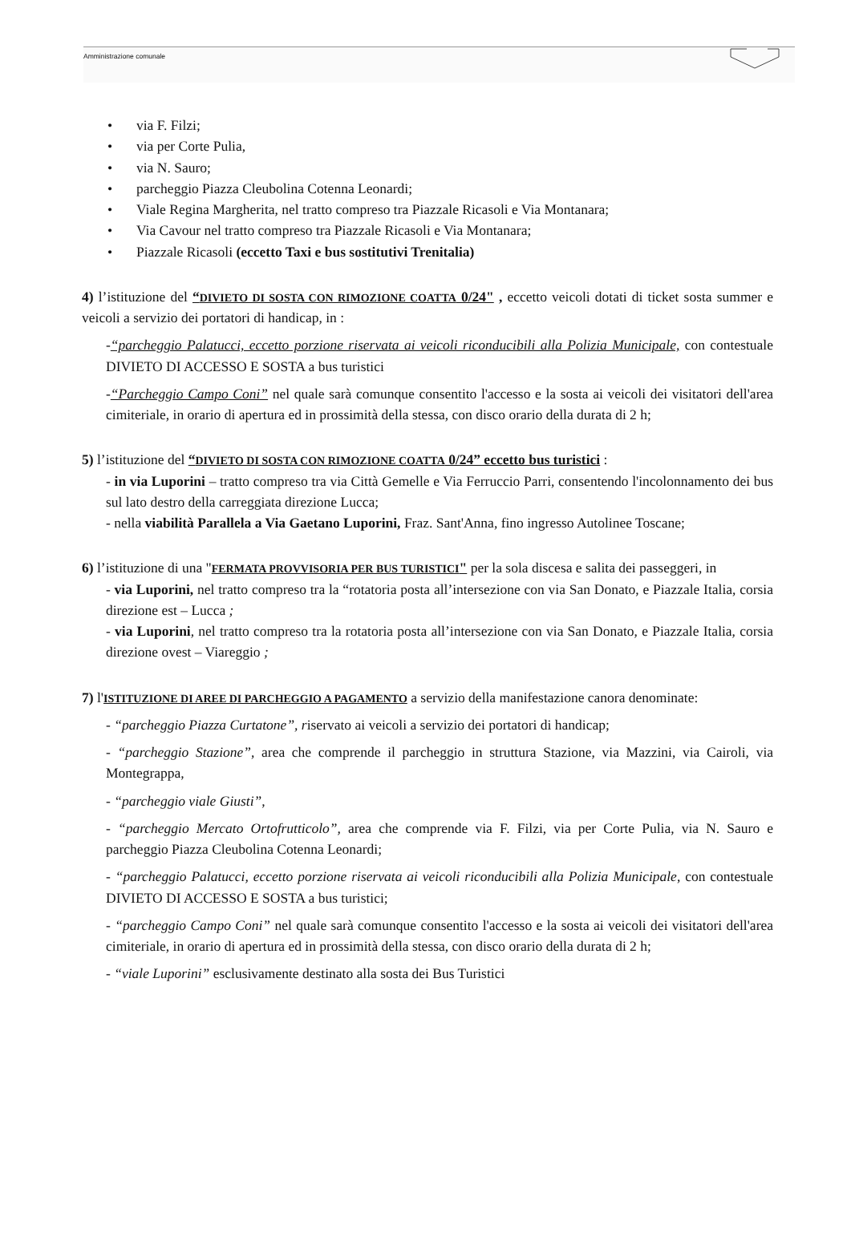Amministrazione comunale
• via F. Filzi;
• via per Corte Pulia,
• via N. Sauro;
• parcheggio Piazza Cleubolina Cotenna Leonardi;
• Viale Regina Margherita, nel tratto compreso tra Piazzale Ricasoli e Via Montanara;
• Via Cavour nel tratto compreso tra Piazzale Ricasoli e Via Montanara;
• Piazzale Ricasoli (eccetto Taxi e bus sostitutivi Trenitalia)
4) l’istituzione del “DIVIETO DI SOSTA CON RIMOZIONE COATTA 0/24" , eccetto veicoli dotati di ticket sosta summer e veicoli a servizio dei portatori di handicap, in :
-“parcheggio Palatucci, eccetto porzione riservata ai veicoli riconducibili alla Polizia Municipale, con contestuale DIVIETO DI ACCESSO E SOSTA a bus turistici
-“Parcheggio Campo Coni” nel quale sarà comunque consentito l'accesso e la sosta ai veicoli dei visitatori dell'area cimiteriale, in orario di apertura ed in prossimità della stessa, con disco orario della durata di 2 h;
5) l’istituzione del “DIVIETO DI SOSTA CON RIMOZIONE COATTA 0/24” eccetto bus turistici :
- in via Luporini – tratto compreso tra via Città Gemelle e Via Ferruccio Parri, consentendo l'incolonnamento dei bus sul lato destro della carreggiata direzione Lucca;
- nella viabilità Parallela a Via Gaetano Luporini, Fraz. Sant'Anna, fino ingresso Autolinee Toscane;
6) l’istituzione di una "FERMATA PROVVISORIA PER BUS TURISTICI" per la sola discesa e salita dei passeggeri, in
- via Luporini, nel tratto compreso tra la “rotatoria posta all’intersezione con via San Donato, e Piazzale Italia, corsia direzione est – Lucca ;
- via Luporini, nel tratto compreso tra la rotatoria posta all’intersezione con via San Donato, e Piazzale Italia, corsia direzione ovest – Viareggio ;
7) l'ISTITUZIONE DI AREE DI PARCHEGGIO A PAGAMENTO a servizio della manifestazione canora denominate:
- “parcheggio Piazza Curtatone”, riservato ai veicoli a servizio dei portatori di handicap;
- “parcheggio Stazione”, area che comprende il parcheggio in struttura Stazione, via Mazzini, via Cairoli, via Montegrappa,
- “parcheggio viale Giusti”,
- “parcheggio Mercato Ortofrutticolo”, area che comprende via F. Filzi, via per Corte Pulia, via N. Sauro e parcheggio Piazza Cleubolina Cotenna Leonardi;
- “parcheggio Palatucci, eccetto porzione riservata ai veicoli riconducibili alla Polizia Municipale, con contestuale DIVIETO DI ACCESSO E SOSTA a bus turistici;
- “parcheggio Campo Coni” nel quale sarà comunque consentito l'accesso e la sosta ai veicoli dei visitatori dell'area cimiteriale, in orario di apertura ed in prossimità della stessa, con disco orario della durata di 2 h;
- “viale Luporini” esclusivamente destinato alla sosta dei Bus Turistici